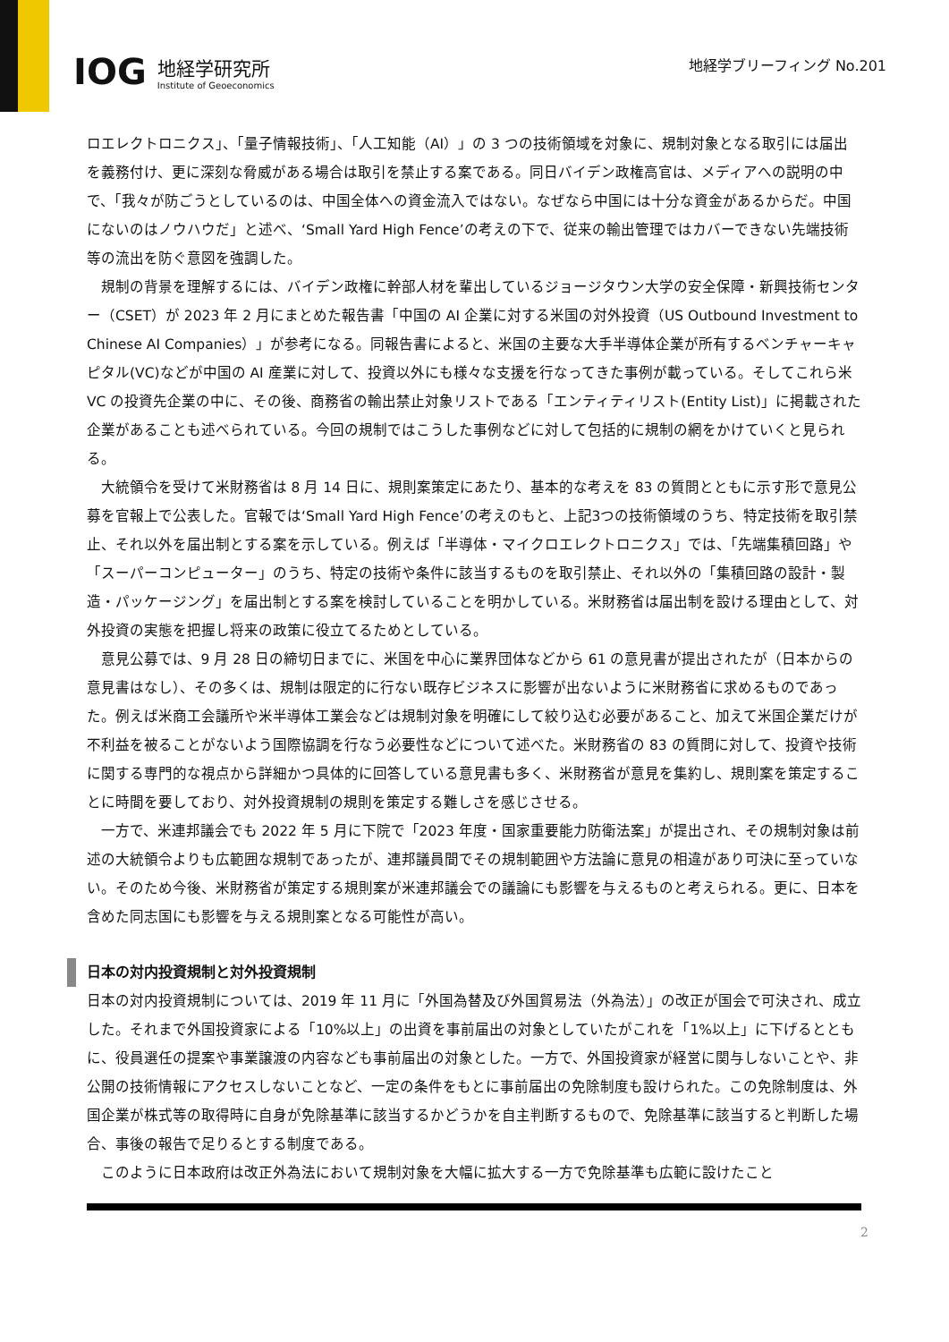IOG
地経学研究所
Institute of Geoeconomics
地経学ブリーフィング No.201
ロエレクトロニクス」、「量子情報技術」、「人工知能（AI）」の 3 つの技術領域を対象に、規制対象となる取引には届出を義務付け、更に深刻な脅威がある場合は取引を禁止する案である。同日バイデン政権高官は、メディアへの説明の中で、「我々が防ごうとしているのは、中国全体への資金流入ではない。なぜなら中国には十分な資金があるからだ。中国にないのはノウハウだ」と述べ、‘Small Yard High Fence’の考えの下で、従来の輸出管理ではカバーできない先端技術等の流出を防ぐ意図を強調した。
規制の背景を理解するには、バイデン政権に幹部人材を輩出しているジョージタウン大学の安全保障・新興技術センター（CSET）が 2023 年 2 月にまとめた報告書「中国の AI 企業に対する米国の対外投資（US Outbound Investment to Chinese AI Companies）」が参考になる。同報告書によると、米国の主要な大手半導体企業が所有するベンチャーキャピタル(VC)などが中国の AI 産業に対して、投資以外にも様々な支援を行なってきた事例が載っている。そしてこれら米 VC の投資先企業の中に、その後、商務省の輸出禁止対象リストである「エンティティリスト(Entity List)」に掲載された企業があることも述べられている。今回の規制ではこうした事例などに対して包括的に規制の網をかけていくと見られる。
大統領令を受けて米財務省は 8 月 14 日に、規則案策定にあたり、基本的な考えを 83 の質問とともに示す形で意見公募を官報上で公表した。官報では‘Small Yard High Fence’の考えのもと、上記3つの技術領域のうち、特定技術を取引禁止、それ以外を届出制とする案を示している。例えば「半導体・マイクロエレクトロニクス」では、「先端集積回路」や「スーパーコンピューター」のうち、特定の技術や条件に該当するものを取引禁止、それ以外の「集積回路の設計・製造・パッケージング」を届出制とする案を検討していることを明かしている。米財務省は届出制を設ける理由として、対外投資の実態を把握し将来の政策に役立てるためとしている。
意見公募では、9 月 28 日の締切日までに、米国を中心に業界団体などから 61 の意見書が提出されたが（日本からの意見書はなし）、その多くは、規制は限定的に行ない既存ビジネスに影響が出ないように米財務省に求めるものであった。例えば米商工会議所や米半導体工業会などは規制対象を明確にして絞り込む必要があること、加えて米国企業だけが不利益を被ることがないよう国際協調を行なう必要性などについて述べた。米財務省の 83 の質問に対して、投資や技術に関する専門的な視点から詳細かつ具体的に回答している意見書も多く、米財務省が意見を集約し、規則案を策定することに時間を要しており、対外投資規制の規則を策定する難しさを感じさせる。
一方で、米連邦議会でも 2022 年 5 月に下院で「2023 年度・国家重要能力防衛法案」が提出され、その規制対象は前述の大統領令よりも広範囲な規制であったが、連邦議員間でその規制範囲や方法論に意見の相違があり可決に至っていない。そのため今後、米財務省が策定する規則案が米連邦議会での議論にも影響を与えるものと考えられる。更に、日本を含めた同志国にも影響を与える規則案となる可能性が高い。
日本の対内投資規制と対外投資規制
日本の対内投資規制については、2019 年 11 月に「外国為替及び外国貿易法（外為法）」の改正が国会で可決され、成立した。それまで外国投資家による「10%以上」の出資を事前届出の対象としていたがこれを「1%以上」に下げるとともに、役員選任の提案や事業譲渡の内容なども事前届出の対象とした。一方で、外国投資家が経営に関与しないことや、非公開の技術情報にアクセスしないことなど、一定の条件をもとに事前届出の免除制度も設けられた。この免除制度は、外国企業が株式等の取得時に自身が免除基準に該当するかどうかを自主判断するもので、免除基準に該当すると判断した場合、事後の報告で足りるとする制度である。
このように日本政府は改正外為法において規制対象を大幅に拡大する一方で免除基準も広範に設けたこと
2